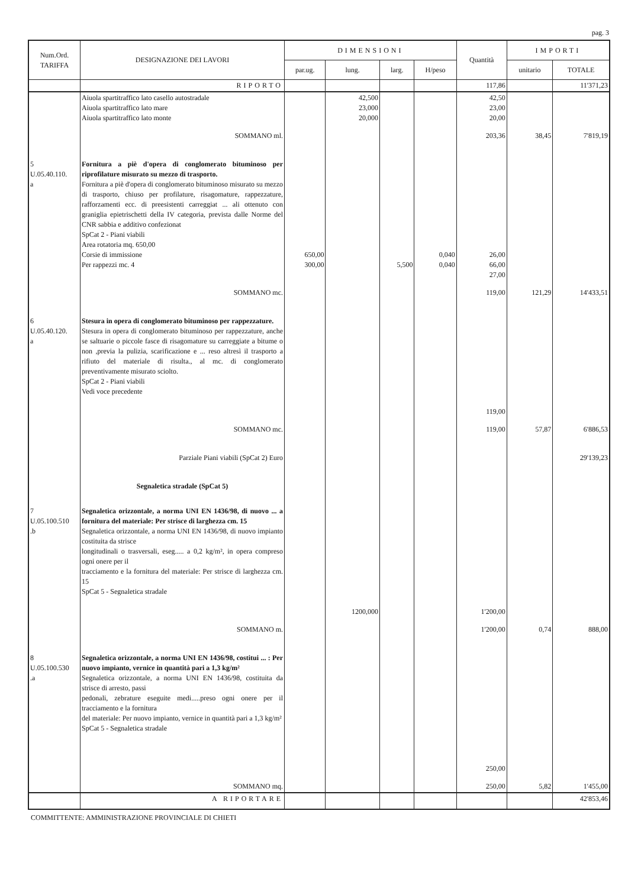pag. 3
| Num.Ord. TARIFFA | DESIGNAZIONE DEI LAVORI | DIMENSIONI | | | | Quantità | IMPORTI | |
| --- | --- | --- | --- | --- | --- | --- | --- | --- |
| | | par.ug. | lung. | larg. | H/peso | | unitario | TOTALE |
| | RIPORTO | | | | | 117,86 | | 11'371,23 |
| | Aiuola spartitraffico lato casello autostradale Aiuola spartitraffico lato mare Aiuola spartitraffico lato monte | | 42,500 23,000 20,000 | | | 42,50 23,00 20,00 | | |
| | SOMMANO ml. | | | | | 203,36 | 38,45 | 7'819,19 |
| 5 U.05.40.110. a | Fornitura a piè d'opera di conglomerato bituminoso per riprofilature misurato su mezzo di trasporto. Fornitura a piè d'opera di conglomerato bituminoso misurato su mezzo di trasporto, chiuso per profilature, risagomature, rappezzature, rafforzamenti ecc. di preesistenti carreggiat ... ali ottenuto con graniglia epietrischetti della IV categoria, prevista dalle Norme del CNR sabbia e additivo confezionat SpCat 2 - Piani viabili Area rotatoria mq. 650,00 Corsie di immissione Per rappezzi mc. 4 | 650,00 300,00 | | 5,500 | 0,040 0,040 | 26,00 66,00 27,00 | | |
| | SOMMANO mc. | | | | | 119,00 | 121,29 | 14'433,51 |
| 6 U.05.40.120. a | Stesura in opera di conglomerato bituminoso per rappezzature. Stesura in opera di conglomerato bituminoso per rappezzature, anche se saltuarie o piccole fasce di risagomature su carreggiate a bitume o non ,previa la pulizia, scarificazione e ... reso altresì il trasporto a rifiuto del materiale di risulta., al mc. di conglomerato preventivamente misurato sciolto. SpCat 2 - Piani viabili Vedi voce precedente | | | | | 119,00 | | |
| | SOMMANO mc. | | | | | 119,00 | 57,87 | 6'886,53 |
| | Parziale Piani viabili (SpCat 2) Euro | | | | | | | 29'139,23 |
| | Segnaletica stradale (SpCat 5) | | | | | | | |
| 7 U.05.100.510 .b | Segnaletica orizzontale, a norma UNI EN 1436/98, di nuovo ... a fornitura del materiale: Per strisce di larghezza cm. 15 Segnaletica orizzontale, a norma UNI EN 1436/98, di nuovo impianto costituita da strisce longitudinali o trasversali, eseg..... a 0,2 kg/m², in opera compreso ogni onere per il tracciamento e la fornitura del materiale: Per strisce di larghezza cm. 15 SpCat 5 - Segnaletica stradale | | 1200,000 | | | 1'200,00 | | |
| | SOMMANO m. | | | | | 1'200,00 | 0,74 | 888,00 |
| 8 U.05.100.530 .a | Segnaletica orizzontale, a norma UNI EN 1436/98, costitui ... : Per nuovo impianto, vernice in quantità pari a 1,3 kg/m² Segnaletica orizzontale, a norma UNI EN 1436/98, costituita da strisce di arresto, passi pedonali, zebrature eseguite medi.....preso ogni onere per il tracciamento e la fornitura del materiale: Per nuovo impianto, vernice in quantità pari a 1,3 kg/m² SpCat 5 - Segnaletica stradale | | | | | 250,00 | | |
| | SOMMANO mq. | | | | | 250,00 | 5,82 | 1'455,00 |
| | A RIPORTARE | | | | | | | 42'853,46 |
COMMITTENTE: AMMINISTRAZIONE PROVINCIALE DI CHIETI